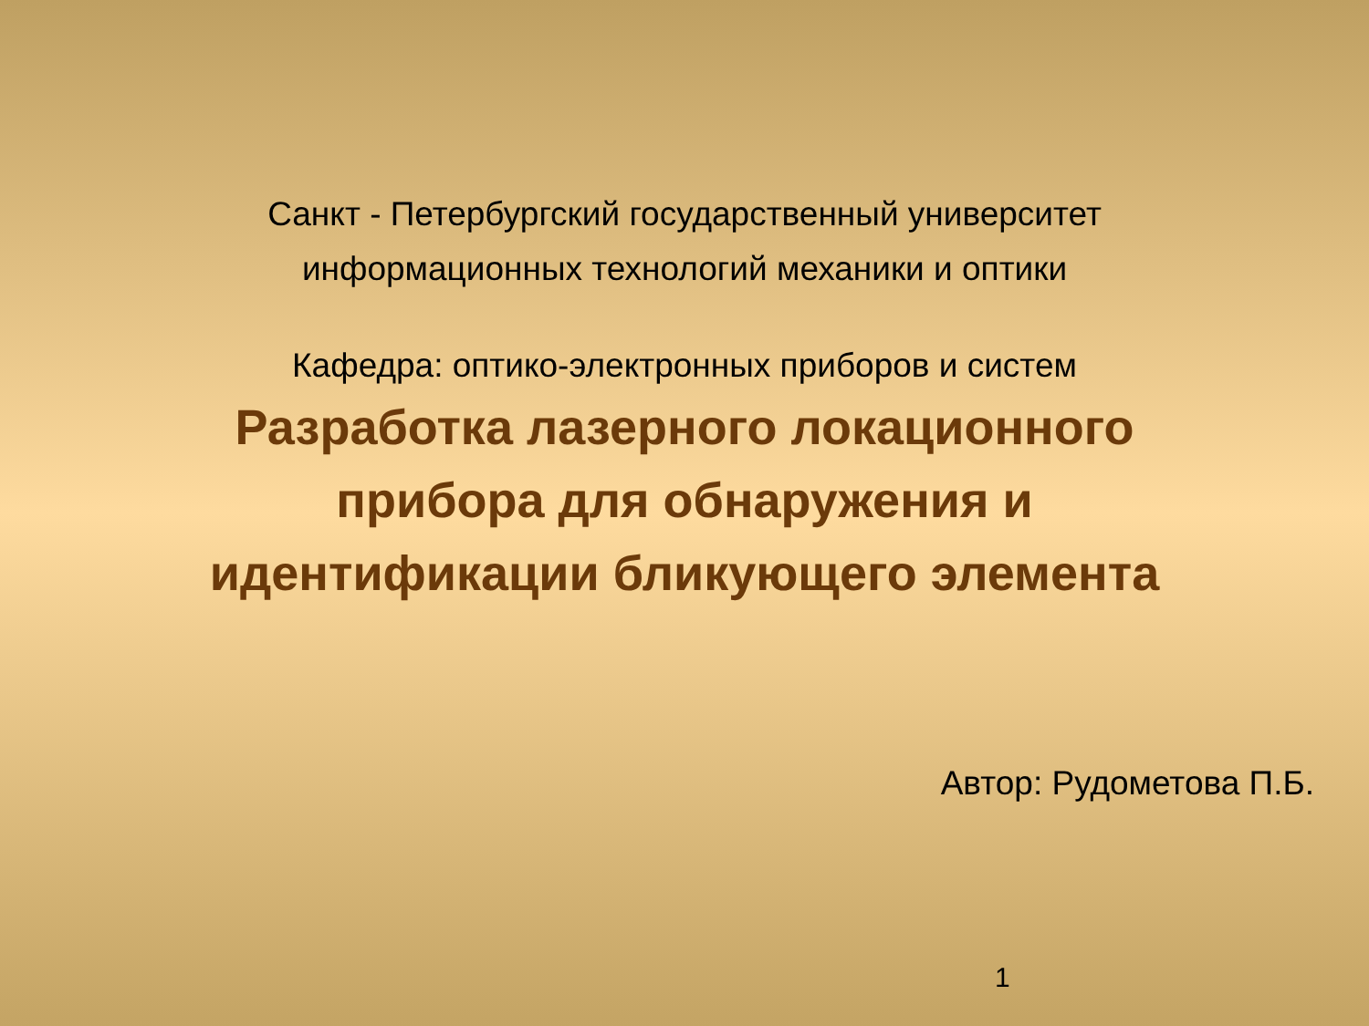Санкт - Петербургский государственный университет
информационных технологий механики и оптики
Кафедра: оптико-электронных приборов и систем
Разработка лазерного локационного
прибора для обнаружения и
идентификации бликующего элемента
Автор: Рудометова П.Б.
1